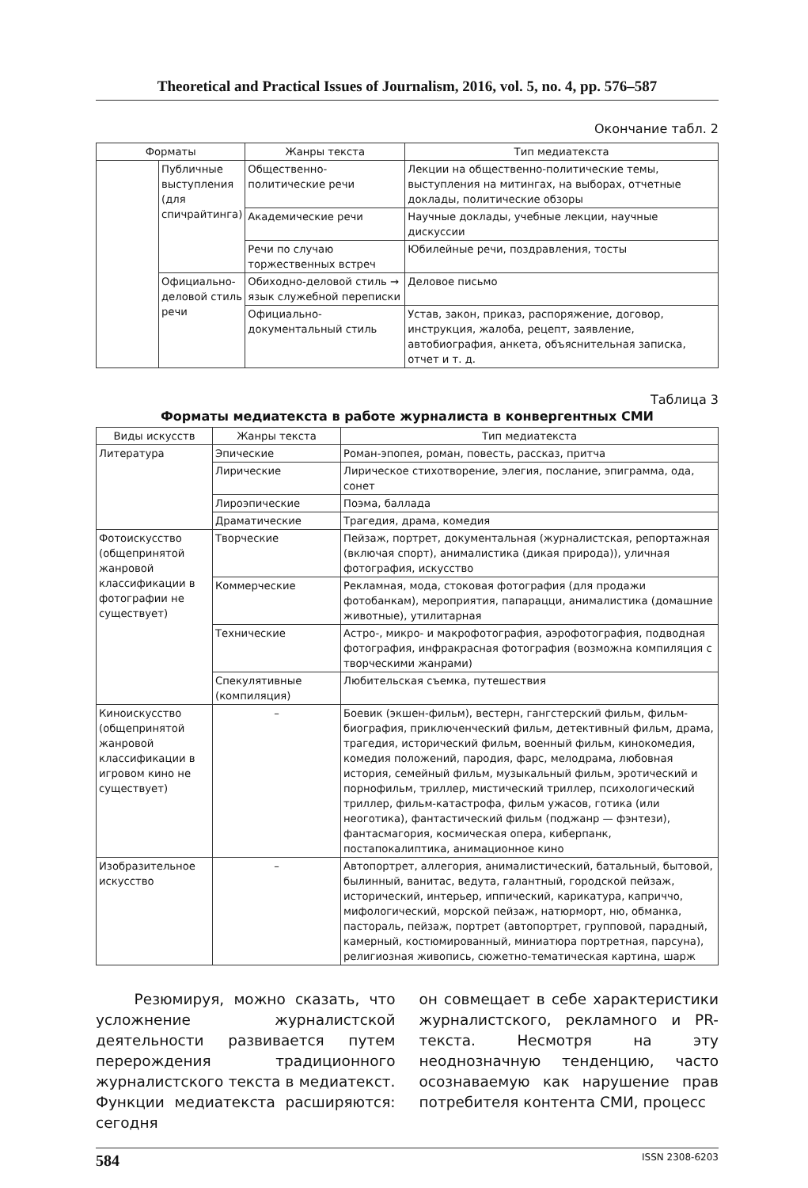Theoretical and Practical Issues of Journalism, 2016, vol. 5, no. 4, pp. 576–587
Окончание табл. 2
| Форматы | | Жанры текста | Тип медиатекста |
| --- | --- | --- | --- |
| | Публичные выступления (для спичрайтинга) | Общественно-политические речи | Лекции на общественно-политические темы, выступления на митингах, на выборах, отчетные доклады, политические обзоры |
| | | Академические речи | Научные доклады, учебные лекции, научные дискуссии |
| | | Речи по случаю торжественных встреч | Юбилейные речи, поздравления, тосты |
| | Официально-деловой стиль речи | Обиходно-деловой стиль → язык служебной переписки | Деловое письмо |
| | | Официально-документальный стиль | Устав, закон, приказ, распоряжение, договор, инструкция, жалоба, рецепт, заявление, автобиография, анкета, объяснительная записка, отчет и т. д. |
Таблица 3
Форматы медиатекста в работе журналиста в конвергентных СМИ
| Виды искусств | Жанры текста | Тип медиатекста |
| --- | --- | --- |
| Литература | Эпические | Роман-эпопея, роман, повесть, рассказ, притча |
| | Лирические | Лирическое стихотворение, элегия, послание, эпиграмма, ода, сонет |
| | Лироэпические | Поэма, баллада |
| | Драматические | Трагедия, драма, комедия |
| Фотоискусство (общепринятой жанровой классификации в фотографии не существует) | Творческие | Пейзаж, портрет, документальная (журналистская, репортажная (включая спорт), анималистика (дикая природа)), уличная фотография, искусство |
| | Коммерческие | Рекламная, мода, стоковая фотография (для продажи фотобанкам), мероприятия, папарацци, анималистика (домашние животные), утилитарная |
| | Технические | Астро-, микро- и макрофотография, аэрофотография, подводная фотография, инфракрасная фотография (возможна компиляция с творческими жанрами) |
| | Спекулятивные (компиляция) | Любительская съемка, путешествия |
| Киноискусство (общепринятой жанровой классификации в игровом кино не существует) | – | Боевик (экшен-фильм), вестерн, гангстерский фильм, фильм-биография, приключенческий фильм, детективный фильм, драма, трагедия, исторический фильм, военный фильм, кинокомедия, комедия положений, пародия, фарс, мелодрама, любовная история, семейный фильм, музыкальный фильм, эротический и порнофильм, триллер, мистический триллер, психологический триллер, фильм-катастрофа, фильм ужасов, готика (или неоготика), фантастический фильм (поджанр — фэнтези), фантасмагория, космическая опера, киберпанк, постапокалиптика, анимационное кино |
| Изобразительное искусство | – | Автопортрет, аллегория, анималистический, батальный, бытовой, былинный, ванитас, ведута, галантный, городской пейзаж, исторический, интерьер, иппический, карикатура, каприччо, мифологический, морской пейзаж, натюрморт, ню, обманка, пастораль, пейзаж, портрет (автопортрет, групповой, парадный, камерный, костюмированный, миниатюра портретная, парсуна), религиозная живопись, сюжетно-тематическая картина, шарж |
Резюмируя, можно сказать, что усложнение журналистской деятельности развивается путем перерождения традиционного журналистского текста в медиатекст. Функции медиатекста расширяются: сегодня
он совмещает в себе характеристики журналистского, рекламного и PR-текста. Несмотря на эту неоднозначную тенденцию, часто осознаваемую как нарушение прав потребителя контента СМИ, процесс
584 ISSN 2308-6203